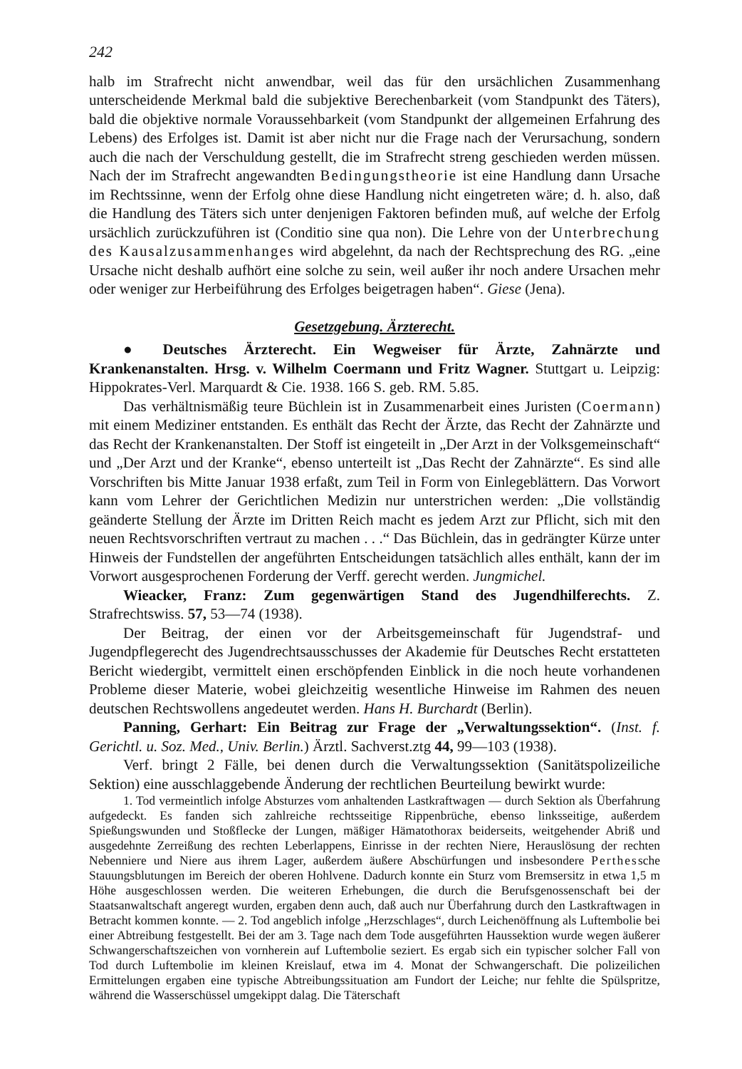242
halb im Strafrecht nicht anwendbar, weil das für den ursächlichen Zusammenhang unterscheidende Merkmal bald die subjektive Berechenbarkeit (vom Standpunkt des Täters), bald die objektive normale Voraussehbarkeit (vom Standpunkt der allgemeinen Erfahrung des Lebens) des Erfolges ist. Damit ist aber nicht nur die Frage nach der Verursachung, sondern auch die nach der Verschuldung gestellt, die im Strafrecht streng geschieden werden müssen. Nach der im Strafrecht angewandten Bedingungstheorie ist eine Handlung dann Ursache im Rechtssinne, wenn der Erfolg ohne diese Handlung nicht eingetreten wäre; d. h. also, daß die Handlung des Täters sich unter denjenigen Faktoren befinden muß, auf welche der Erfolg ursächlich zurückzuführen ist (Conditio sine qua non). Die Lehre von der Unterbrechung des Kausalzusammenhanges wird abgelehnt, da nach der Rechtsprechung des RG. „eine Ursache nicht deshalb aufhört eine solche zu sein, weil außer ihr noch andere Ursachen mehr oder weniger zur Herbeiführung des Erfolges beigetragen haben“. Giese (Jena).
Gesetzgebung. Ärzterecht.
● Deutsches Ärzterecht. Ein Wegweiser für Ärzte, Zahnärzte und Krankenanstalten. Hrsg. v. Wilhelm Coermann und Fritz Wagner. Stuttgart u. Leipzig: Hippokrates-Verl. Marquardt & Cie. 1938. 166 S. geb. RM. 5.85.
Das verhältnismäßig teure Büchlein ist in Zusammenarbeit eines Juristen (Coermann) mit einem Mediziner entstanden. Es enthält das Recht der Ärzte, das Recht der Zahnärzte und das Recht der Krankenanstalten. Der Stoff ist eingeteilt in „Der Arzt in der Volksgemeinschaft“ und „Der Arzt und der Kranke“, ebenso unterteilt ist „Das Recht der Zahnärzte“. Es sind alle Vorschriften bis Mitte Januar 1938 erfaßt, zum Teil in Form von Einlegeblättern. Das Vorwort kann vom Lehrer der Gerichtlichen Medizin nur unterstrichen werden: „Die vollständig geänderte Stellung der Ärzte im Dritten Reich macht es jedem Arzt zur Pflicht, sich mit den neuen Rechtsvorschriften vertraut zu machen . . .“ Das Büchlein, das in gedrängter Kürze unter Hinweis der Fundstellen der angeführten Entscheidungen tatsächlich alles enthält, kann der im Vorwort ausgesprochenen Forderung der Verff. gerecht werden. Jungmichel.
Wieacker, Franz: Zum gegenwärtigen Stand des Jugendhilferechts. Z. Strafrechtswiss. 57, 53—74 (1938).
Der Beitrag, der einen vor der Arbeitsgemeinschaft für Jugendstraf- und Jugendpflegerecht des Jugendrechtsausschusses der Akademie für Deutsches Recht erstatteten Bericht wiedergibt, vermittelt einen erschöpfenden Einblick in die noch heute vorhandenen Probleme dieser Materie, wobei gleichzeitig wesentliche Hinweise im Rahmen des neuen deutschen Rechtswollens angedeutet werden. Hans H. Burchardt (Berlin).
Panning, Gerhart: Ein Beitrag zur Frage der „Verwaltungssektion“. (Inst. f. Gerichtl. u. Soz. Med., Univ. Berlin.) Ärztl. Sachverst.ztg 44, 99—103 (1938).
Verf. bringt 2 Fälle, bei denen durch die Verwaltungssektion (Sanitätspolizeiliche Sektion) eine ausschlaggebende Änderung der rechtlichen Beurteilung bewirkt wurde:
1. Tod vermeintlich infolge Absturzes vom anhaltenden Lastkraftwagen — durch Sektion als Überfahrung aufgedeckt. Es fanden sich zahlreiche rechtsseitige Rippenbrüche, ebenso linksseitige, außerdem Spießungswunden und Stoßflecke der Lungen, mäßiger Hämatothorax beiderseits, weitgehender Abriß und ausgedehnte Zerreißung des rechten Leberlappens, Einrisse in der rechten Niere, Herauslösung der rechten Nebenniere und Niere aus ihrem Lager, außerdem äußere Abschürfungen und insbesondere Perthessche Stauungsblutungen im Bereich der oberen Hohlvene. Dadurch konnte ein Sturz vom Bremsersitz in etwa 1,5 m Höhe ausgeschlossen werden. Die weiteren Erhebungen, die durch die Berufsgenossenschaft bei der Staatsanwaltschaft angeregt wurden, ergaben denn auch, daß auch nur Überfahrung durch den Lastkraftwagen in Betracht kommen konnte. — 2. Tod angeblich infolge „Herzschlages“, durch Leichenöffnung als Luftembolie bei einer Abtreibung festgestellt. Bei der am 3. Tage nach dem Tode ausgeführten Haussektion wurde wegen äußerer Schwangerschaftszeichen von vornherein auf Luftembolie seziert. Es ergab sich ein typischer solcher Fall von Tod durch Luftembolie im kleinen Kreislauf, etwa im 4. Monat der Schwangerschaft. Die polizeilichen Ermittelungen ergaben eine typische Abtreibungssituation am Fundort der Leiche; nur fehlte die Spülspritze, während die Wasserschüssel umgekippt dalag. Die Täterschaft